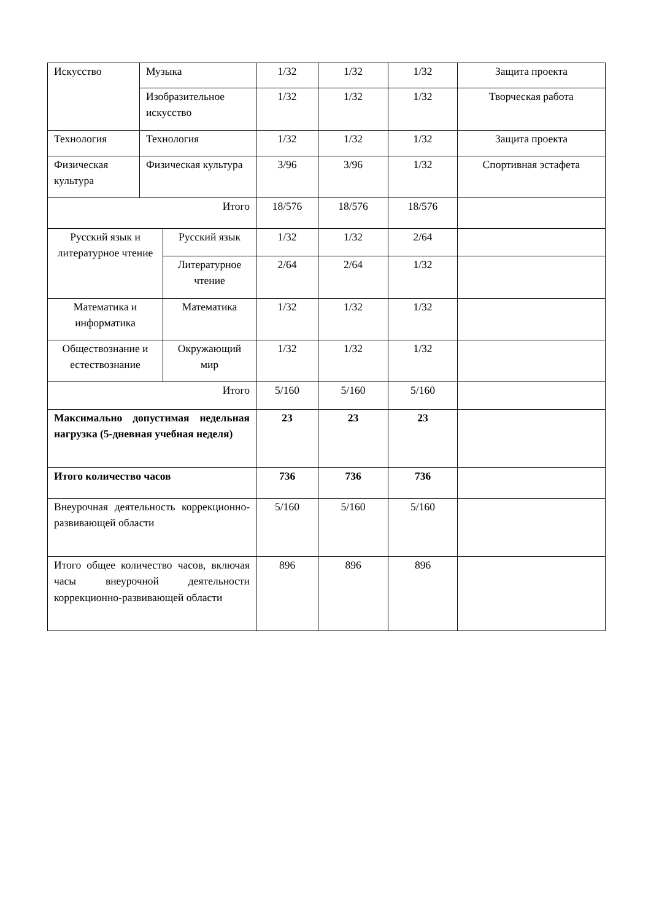| Искусство | Музыка | | 1/32 | 1/32 | 1/32 | Защита проекта |
| | Изобразительное искусство | | 1/32 | 1/32 | 1/32 | Творческая работа |
| Технология | Технология | | 1/32 | 1/32 | 1/32 | Защита проекта |
| Физическая культура | Физическая культура | | 3/96 | 3/96 | 1/32 | Спортивная эстафета |
| Итого | | | 18/576 | 18/576 | 18/576 | |
| Русский язык и литературное чтение | | Русский язык | 1/32 | 1/32 | 2/64 | |
| | | Литературное чтение | 2/64 | 2/64 | 1/32 | |
| Математика и информатика | | Математика | 1/32 | 1/32 | 1/32 | |
| Обществознание и естествознание | | Окружающий мир | 1/32 | 1/32 | 1/32 | |
| Итого | | | 5/160 | 5/160 | 5/160 | |
| Максимально допустимая недельная нагрузка (5-дневная учебная неделя) | | | 23 | 23 | 23 | |
| Итого количество часов | | | 736 | 736 | 736 | |
| Внеурочная деятельность коррекционно-развивающей области | | | 5/160 | 5/160 | 5/160 | |
| Итого общее количество часов, включая часы внеурочной деятельности коррекционно-развивающей области | | | 896 | 896 | 896 | |